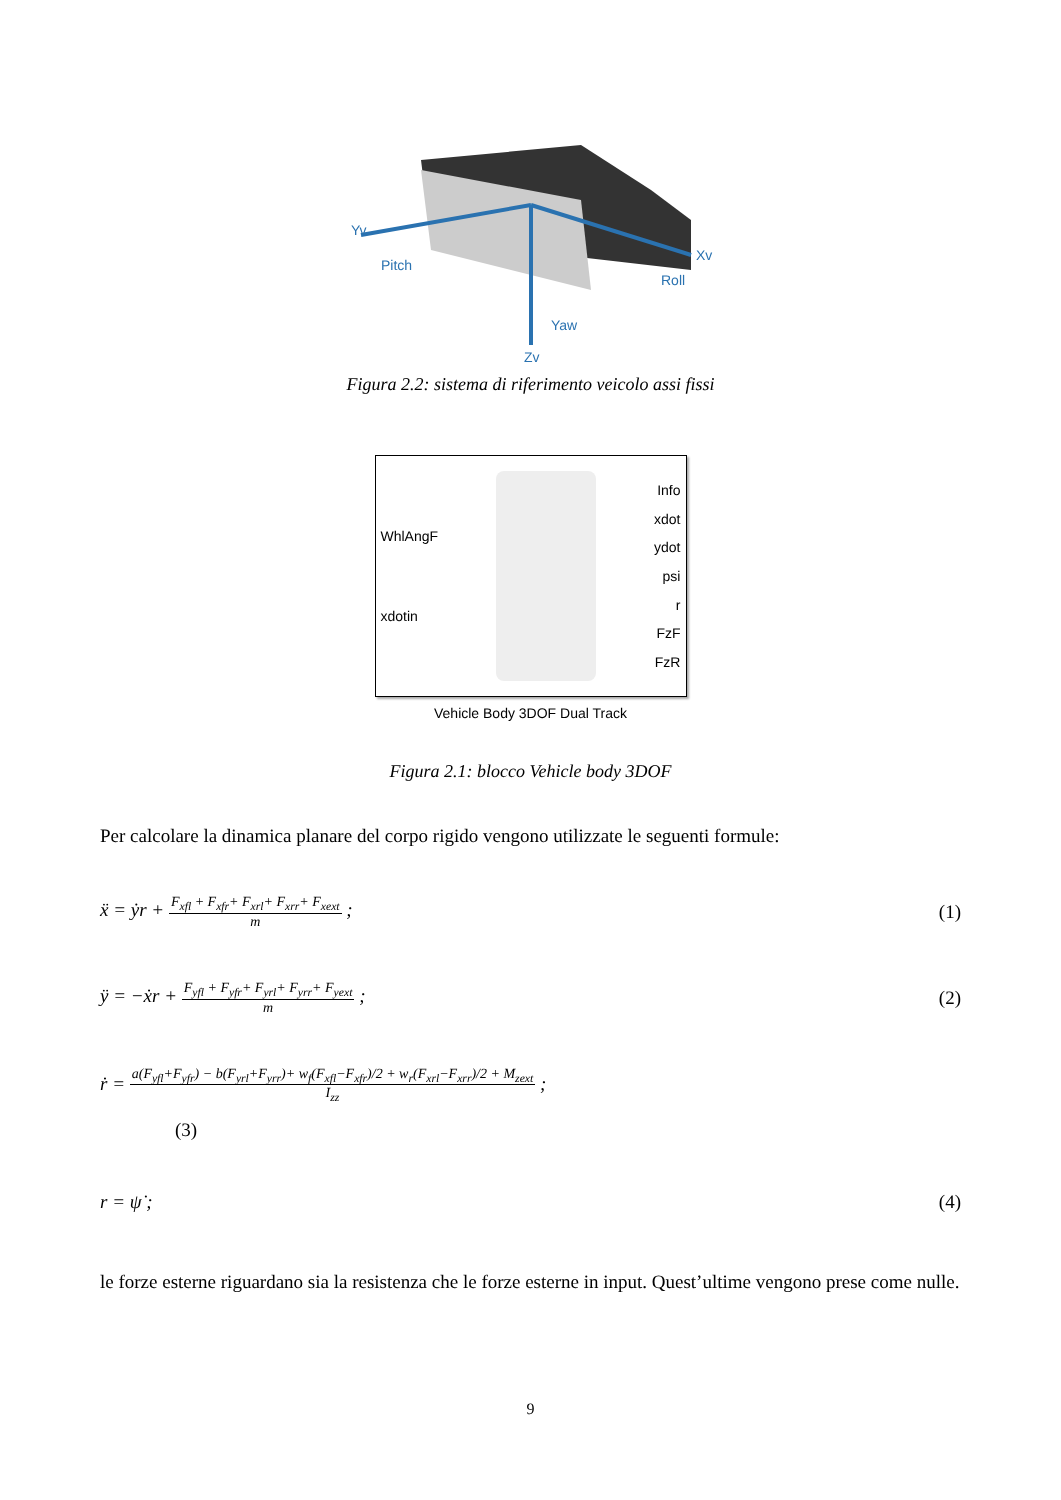Yv
Pitch
Xv
Roll
Yaw
Zv
Figura 2.2: sistema di riferimento veicolo assi fissi
WhlAngF
xdotin
Info
xdot
ydot
psi
r
FzF
FzR
Vehicle Body 3DOF Dual Track
Figura 2.1: blocco Vehicle body 3DOF
Per calcolare la dinamica planare del corpo rigido vengono utilizzate le seguenti formule:
ẍ = ẏr + F<sub>xfl</sub> + F<sub>xfr</sub>+ F<sub>xrl</sub>+ F<sub>xrr</sub>+ F<sub>xext</sub> m ; (1)
ÿ = −ẋr + F<sub>yfl</sub> + F<sub>yfr</sub>+ F<sub>yrl</sub>+ F<sub>yrr</sub>+ F<sub>yext</sub> m ; (2)
ṙ = a(F<sub>yfl</sub>+F<sub>yfr</sub>) − b(F<sub>yrl</sub>+F<sub>yrr</sub>)+ w<sub>f</sub>(F<sub>xfl</sub>−F<sub>xfr</sub>)/2 + w<sub>r</sub>(F<sub>xrl</sub>−F<sub>xrr</sub>)/2 + M<sub>zext</sub> I<sub>zz</sub> ;
(3)
r = ψ̇ ; (4)
le forze esterne riguardano sia la resistenza che le forze esterne in input. Quest’ultime vengono prese come nulle.
9